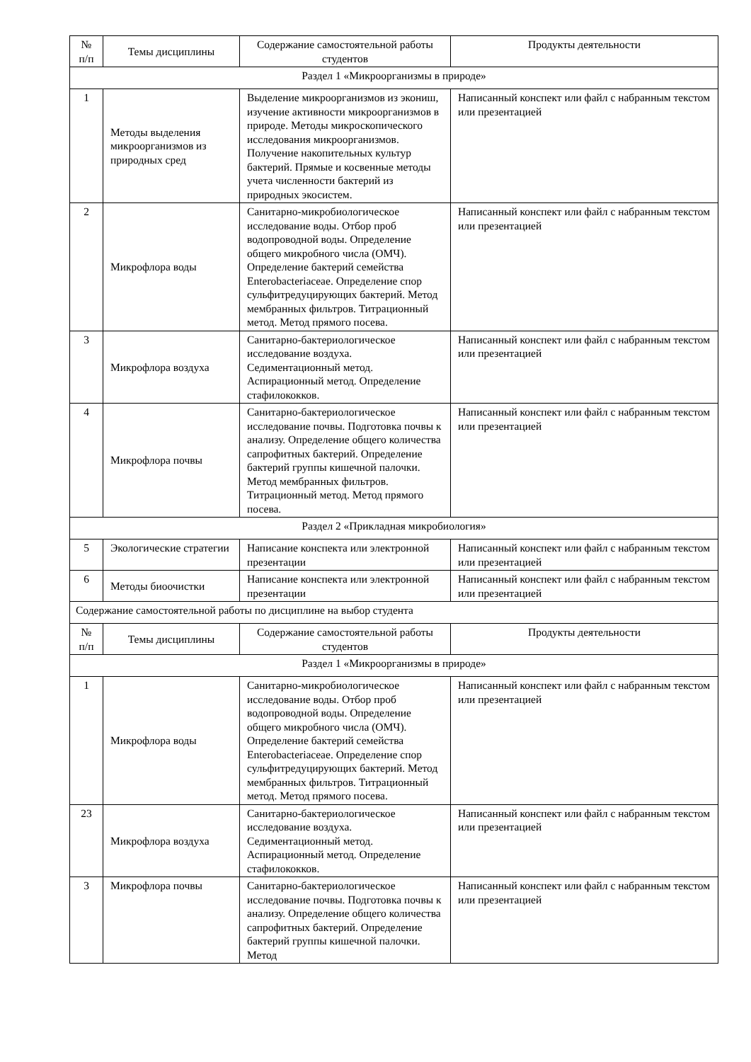| № п/п | Темы дисциплины | Содержание самостоятельной работы студентов | Продукты деятельности |
| --- | --- | --- | --- |
| Раздел 1 «Микроорганизмы в природе» | | | |
| 1 | Методы выделения микроорганизмов из природных сред | Выделение микроорганизмов из экониш, изучение активности микроорганизмов в природе. Методы микроскопического исследования микроорганизмов. Получение накопительных культур бактерий. Прямые и косвенные методы учета численности бактерий из природных экосистем. | Написанный конспект или файл с набранным текстом или презентацией |
| 2 | Микрофлора воды | Санитарно-микробиологическое исследование воды. Отбор проб водопроводной воды. Определение общего микробного числа (ОМЧ). Определение бактерий семейства Enterobacteriaceae. Определение спор сульфитредуцирующих бактерий. Метод мембранных фильтров. Титрационный метод. Метод прямого посева. | Написанный конспект или файл с набранным текстом или презентацией |
| 3 | Микрофлора воздуха | Санитарно-бактериологическое исследование воздуха. Седиментационный метод. Аспирационный метод. Определение стафилококков. | Написанный конспект или файл с набранным текстом или презентацией |
| 4 | Микрофлора почвы | Санитарно-бактериологическое исследование почвы. Подготовка почвы к анализу. Определение общего количества сапрофитных бактерий. Определение бактерий группы кишечной палочки. Метод мембранных фильтров. Титрационный метод. Метод прямого посева. | Написанный конспект или файл с набранным текстом или презентацией |
| Раздел 2 «Прикладная микробиология» | | | |
| 5 | Экологические стратегии | Написание конспекта или электронной презентации | Написанный конспект или файл с набранным текстом или презентацией |
| 6 | Методы биоочистки | Написание конспекта или электронной презентации | Написанный конспект или файл с набранным текстом или презентацией |
| Содержание самостоятельной работы по дисциплине на выбор студента | | | |
| № п/п | Темы дисциплины | Содержание самостоятельной работы студентов | Продукты деятельности |
| Раздел 1 «Микроорганизмы в природе» | | | |
| 1 | Микрофлора воды | Санитарно-микробиологическое исследование воды. Отбор проб водопроводной воды. Определение общего микробного числа (ОМЧ). Определение бактерий семейства Enterobacteriaceae. Определение спор сульфитредуцирующих бактерий. Метод мембранных фильтров. Титрационный метод. Метод прямого посева. | Написанный конспект или файл с набранным текстом или презентацией |
| 23 | Микрофлора воздуха | Санитарно-бактериологическое исследование воздуха. Седиментационный метод. Аспирационный метод. Определение стафилококков. | Написанный конспект или файл с набранным текстом или презентацией |
| 3 | Микрофлора почвы | Санитарно-бактериологическое исследование почвы. Подготовка почвы к анализу. Определение общего количества сапрофитных бактерий. Определение бактерий группы кишечной палочки. Метод | Написанный конспект или файл с набранным текстом или презентацией |